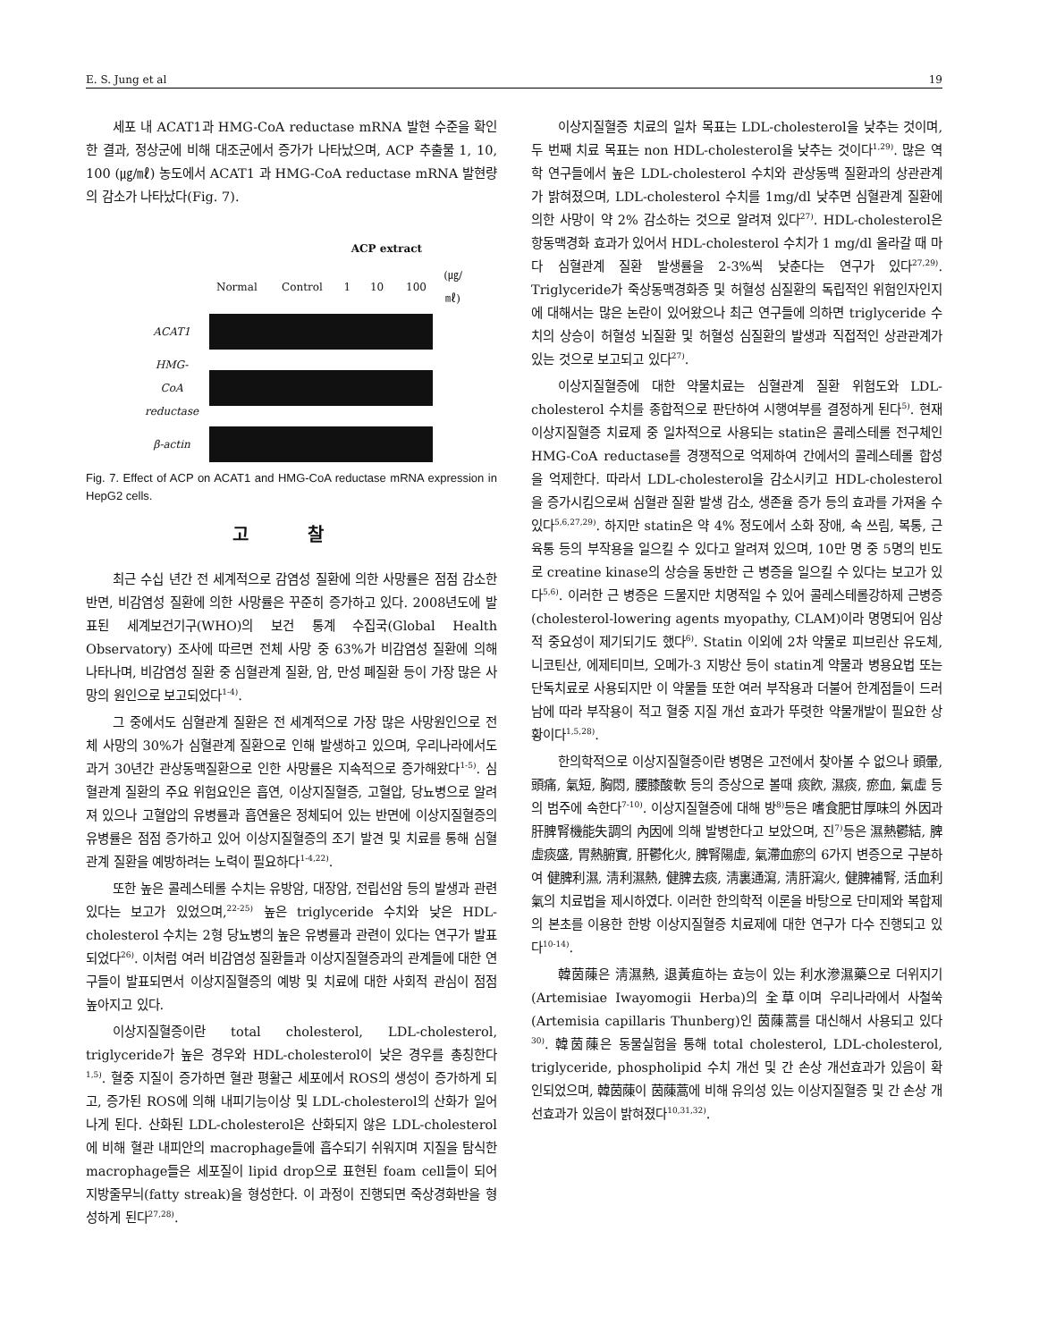E. S. Jung et al 19
세포 내 ACAT1과 HMG-CoA reductase mRNA 발현 수준을 확인한 결과, 정상군에 비해 대조군에서 증가가 나타났으며, ACP 추출물 1, 10, 100 (㎍/㎖) 농도에서 ACAT1 과 HMG-CoA reductase mRNA 발현량의 감소가 나타났다(Fig. 7).
| | | | ACP extract | | | |
| | Normal | Control | 1 | 10 | 100 | (㎍/㎖) |
| ACAT1 | | | | | | |
| HMG-CoA reductase | | | | | | |
| β-actin | | | | | | |
Fig. 7. Effect of ACP on ACAT1 and HMG-CoA reductase mRNA expression in HepG2 cells.
고 찰
최근 수십 년간 전 세계적으로 감염성 질환에 의한 사망률은 점점 감소한 반면, 비감염성 질환에 의한 사망률은 꾸준히 증가하고 있다. 2008년도에 발표된 세계보건기구(WHO)의 보건 통계 수집국(Global Health Observatory) 조사에 따르면 전체 사망 중 63%가 비감염성 질환에 의해 나타나며, 비감염성 질환 중 심혈관계 질환, 암, 만성 폐질환 등이 가장 많은 사망의 원인으로 보고되었다<sup>1-4)</sup>.
그 중에서도 심혈관계 질환은 전 세계적으로 가장 많은 사망원인으로 전체 사망의 30%가 심혈관계 질환으로 인해 발생하고 있으며, 우리나라에서도 과거 30년간 관상동맥질환으로 인한 사망률은 지속적으로 증가해왔다<sup>1-5)</sup>. 심혈관계 질환의 주요 위험요인은 흡연, 이상지질혈증, 고혈압, 당뇨병으로 알려져 있으나 고혈압의 유병률과 흡연율은 정체되어 있는 반면에 이상지질혈증의 유병률은 점점 증가하고 있어 이상지질혈증의 조기 발견 및 치료를 통해 심혈관계 질환을 예방하려는 노력이 필요하다<sup>1-4,22)</sup>.
또한 높은 콜레스테롤 수치는 유방암, 대장암, 전립선암 등의 발생과 관련 있다는 보고가 있었으며,<sup>22-25)</sup> 높은 triglyceride 수치와 낮은 HDL-cholesterol 수치는 2형 당뇨병의 높은 유병률과 관련이 있다는 연구가 발표되었다<sup>26)</sup>. 이처럼 여러 비감염성 질환들과 이상지질혈증과의 관계들에 대한 연구들이 발표되면서 이상지질혈증의 예방 및 치료에 대한 사회적 관심이 점점 높아지고 있다.
이상지질혈증이란 total cholesterol, LDL-cholesterol, triglyceride가 높은 경우와 HDL-cholesterol이 낮은 경우를 총칭한다<sup>1,5)</sup>. 혈중 지질이 증가하면 혈관 평활근 세포에서 ROS의 생성이 증가하게 되고, 증가된 ROS에 의해 내피기능이상 및 LDL-cholesterol의 산화가 일어나게 된다. 산화된 LDL-cholesterol은 산화되지 않은 LDL-cholesterol에 비해 혈관 내피안의 macrophage들에 흡수되기 쉬워지며 지질을 탐식한 macrophage들은 세포질이 lipid drop으로 표현된 foam cell들이 되어 지방줄무늬(fatty streak)을 형성한다. 이 과정이 진행되면 죽상경화반을 형성하게 된다<sup>27,28)</sup>.
이상지질혈증 치료의 일차 목표는 LDL-cholesterol을 낮추는 것이며, 두 번째 치료 목표는 non HDL-cholesterol을 낮추는 것이다<sup>1,29)</sup>. 많은 역학 연구들에서 높은 LDL-cholesterol 수치와 관상동맥 질환과의 상관관계가 밝혀졌으며, LDL-cholesterol 수치를 1mg/dl 낮추면 심혈관계 질환에 의한 사망이 약 2% 감소하는 것으로 알려져 있다<sup>27)</sup>. HDL-cholesterol은 항동맥경화 효과가 있어서 HDL-cholesterol 수치가 1 mg/dl 올라갈 때 마다 심혈관계 질환 발생률을 2-3%씩 낮춘다는 연구가 있다<sup>27,29)</sup>. Triglyceride가 죽상동맥경화증 및 허혈성 심질환의 독립적인 위험인자인지에 대해서는 많은 논란이 있어왔으나 최근 연구들에 의하면 triglyceride 수치의 상승이 허혈성 뇌질환 및 허혈성 심질환의 발생과 직접적인 상관관계가 있는 것으로 보고되고 있다<sup>27)</sup>.
이상지질혈증에 대한 약물치료는 심혈관계 질환 위험도와 LDL-cholesterol 수치를 종합적으로 판단하여 시행여부를 결정하게 된다<sup>5)</sup>. 현재 이상지질혈증 치료제 중 일차적으로 사용되는 statin은 콜레스테롤 전구체인 HMG-CoA reductase를 경쟁적으로 억제하여 간에서의 콜레스테롤 합성을 억제한다. 따라서 LDL-cholesterol을 감소시키고 HDL-cholesterol을 증가시킴으로써 심혈관 질환 발생 감소, 생존율 증가 등의 효과를 가져올 수 있다<sup>5,6,27,29)</sup>. 하지만 statin은 약 4% 정도에서 소화 장애, 속 쓰림, 복통, 근육통 등의 부작용을 일으킬 수 있다고 알려져 있으며, 10만 명 중 5명의 빈도로 creatine kinase의 상승을 동반한 근 병증을 일으킬 수 있다는 보고가 있다<sup>5,6)</sup>. 이러한 근 병증은 드물지만 치명적일 수 있어 콜레스테롤강하제 근병증(cholesterol-lowering agents myopathy, CLAM)이라 명명되어 임상적 중요성이 제기되기도 했다<sup>6)</sup>. Statin 이외에 2차 약물로 피브린산 유도체, 니코틴산, 에제티미브, 오메가-3 지방산 등이 statin계 약물과 병용요법 또는 단독치료로 사용되지만 이 약물들 또한 여러 부작용과 더불어 한계점들이 드러남에 따라 부작용이 적고 혈중 지질 개선 효과가 뚜렷한 약물개발이 필요한 상황이다<sup>1,5,28)</sup>.
한의학적으로 이상지질혈증이란 병명은 고전에서 찾아볼 수 없으나 頭暈, 頭痛, 氣短, 胸悶, 腰膝酸軟 등의 증상으로 볼때 痰飮, 濕痰, 瘀血, 氣虛 등의 범주에 속한다<sup>7-10)</sup>. 이상지질혈증에 대해 방<sup>8)</sup>등은 嗜食肥甘厚味의 外因과 肝脾腎機能失調의 內因에 의해 발병한다고 보았으며, 진<sup>7)</sup>등은 濕熱鬱結, 脾虛痰盛, 胃熱腑實, 肝鬱化火, 脾腎陽虛, 氣滯血瘀의 6가지 변증으로 구분하여 健脾利濕, 淸利濕熱, 健脾去痰, 淸裏通瀉, 淸肝瀉火, 健脾補腎, 活血利氣의 치료법을 제시하였다. 이러한 한의학적 이론을 바탕으로 단미제와 복합제의 본초를 이용한 한방 이상지질혈증 치료제에 대한 연구가 다수 진행되고 있다<sup>10-14)</sup>.
韓茵蔯은 淸濕熱, 退黃疸하는 효능이 있는 利水滲濕藥으로 더위지기(Artemisiae Iwayomogii Herba)의 全草이며 우리나라에서 사철쑥(Artemisia capillaris Thunberg)인 茵蔯蒿를 대신해서 사용되고 있다<sup>30)</sup>. 韓茵蔯은 동물실험을 통해 total cholesterol, LDL-cholesterol, triglyceride, phospholipid 수치 개선 및 간 손상 개선효과가 있음이 확인되었으며, 韓茵蔯이 茵蔯蒿에 비해 유의성 있는 이상지질혈증 및 간 손상 개선효과가 있음이 밝혀졌다<sup>10,31,32)</sup>.